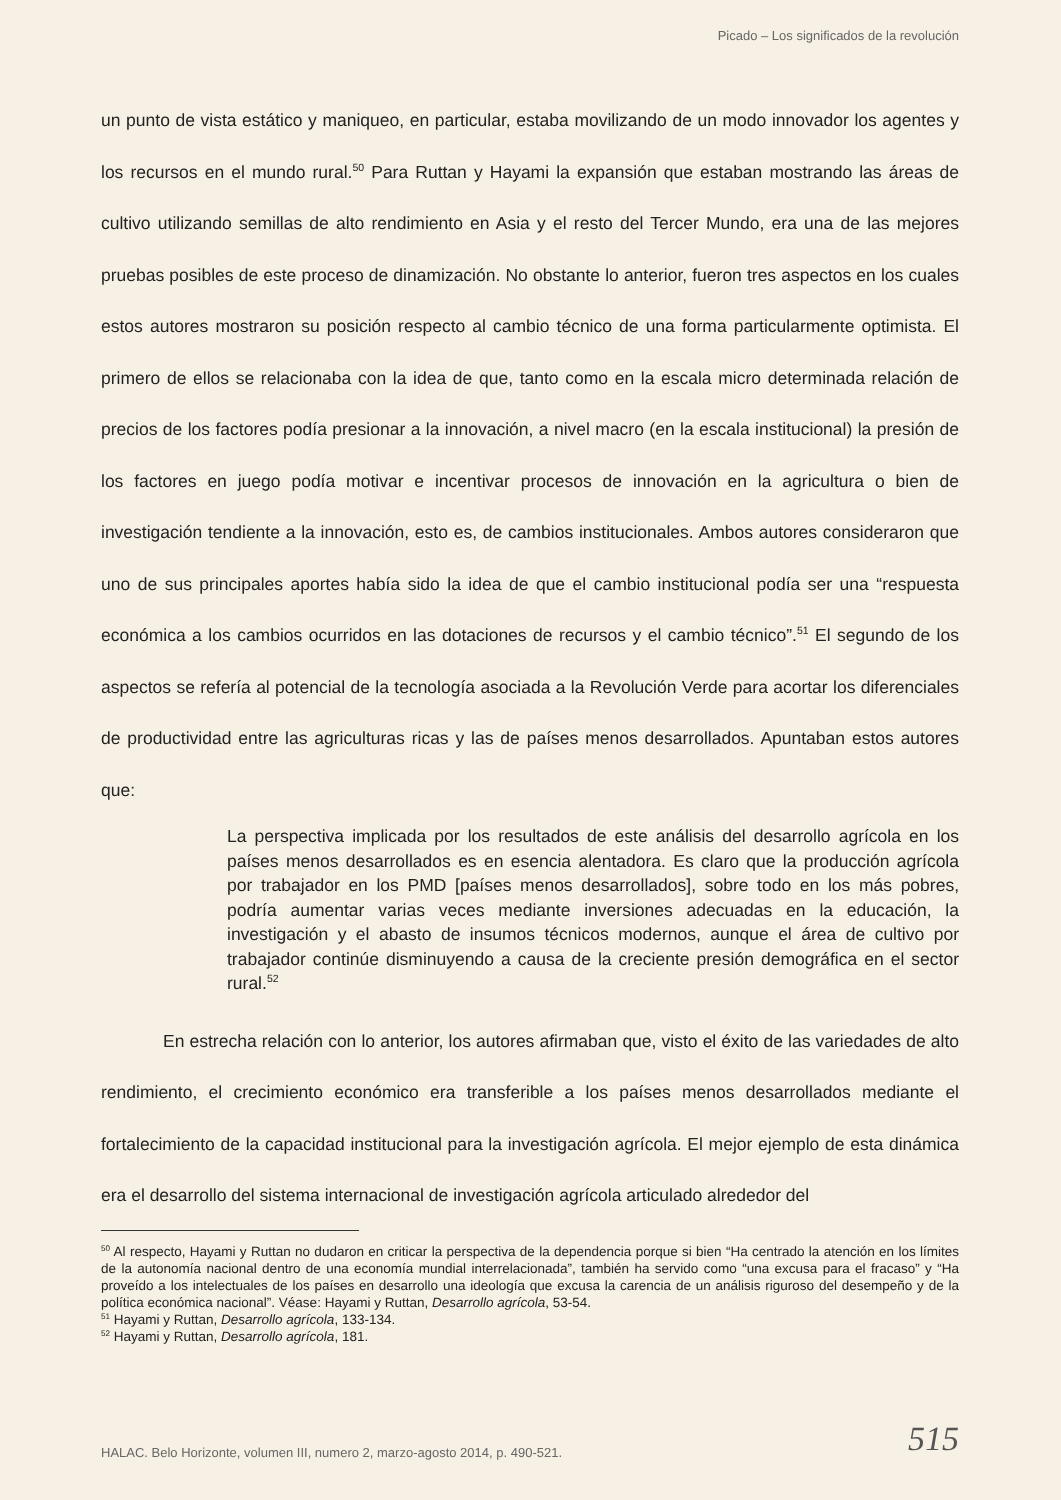Picado – Los significados de la revolución
un punto de vista estático y maniqueo, en particular, estaba movilizando de un modo innovador los agentes y los recursos en el mundo rural.<sup>50</sup> Para Ruttan y Hayami la expansión que estaban mostrando las áreas de cultivo utilizando semillas de alto rendimiento en Asia y el resto del Tercer Mundo, era una de las mejores pruebas posibles de este proceso de dinamización. No obstante lo anterior, fueron tres aspectos en los cuales estos autores mostraron su posición respecto al cambio técnico de una forma particularmente optimista. El primero de ellos se relacionaba con la idea de que, tanto como en la escala micro determinada relación de precios de los factores podía presionar a la innovación, a nivel macro (en la escala institucional) la presión de los factores en juego podía motivar e incentivar procesos de innovación en la agricultura o bien de investigación tendiente a la innovación, esto es, de cambios institucionales. Ambos autores consideraron que uno de sus principales aportes había sido la idea de que el cambio institucional podía ser una “respuesta económica a los cambios ocurridos en las dotaciones de recursos y el cambio técnico”.<sup>51</sup> El segundo de los aspectos se refería al potencial de la tecnología asociada a la Revolución Verde para acortar los diferenciales de productividad entre las agriculturas ricas y las de países menos desarrollados. Apuntaban estos autores que:
La perspectiva implicada por los resultados de este análisis del desarrollo agrícola en los países menos desarrollados es en esencia alentadora. Es claro que la producción agrícola por trabajador en los PMD [países menos desarrollados], sobre todo en los más pobres, podría aumentar varias veces mediante inversiones adecuadas en la educación, la investigación y el abasto de insumos técnicos modernos, aunque el área de cultivo por trabajador continúe disminuyendo a causa de la creciente presión demográfica en el sector rural.<sup>52</sup>
En estrecha relación con lo anterior, los autores afirmaban que, visto el éxito de las variedades de alto rendimiento, el crecimiento económico era transferible a los países menos desarrollados mediante el fortalecimiento de la capacidad institucional para la investigación agrícola. El mejor ejemplo de esta dinámica era el desarrollo del sistema internacional de investigación agrícola articulado alrededor del
<sup>50</sup> Al respecto, Hayami y Ruttan no dudaron en criticar la perspectiva de la dependencia porque si bien “Ha centrado la atención en los límites de la autonomía nacional dentro de una economía mundial interrelacionada”, también ha servido como “una excusa para el fracaso” y “Ha proveído a los intelectuales de los países en desarrollo una ideología que excusa la carencia de un análisis riguroso del desempeño y de la política económica nacional”. Véase: Hayami y Ruttan, Desarrollo agrícola, 53-54.
<sup>51</sup> Hayami y Ruttan, Desarrollo agrícola, 133-134.
<sup>52</sup> Hayami y Ruttan, Desarrollo agrícola, 181.
HALAC. Belo Horizonte, volumen III, numero 2, marzo-agosto 2014, p. 490-521.
515